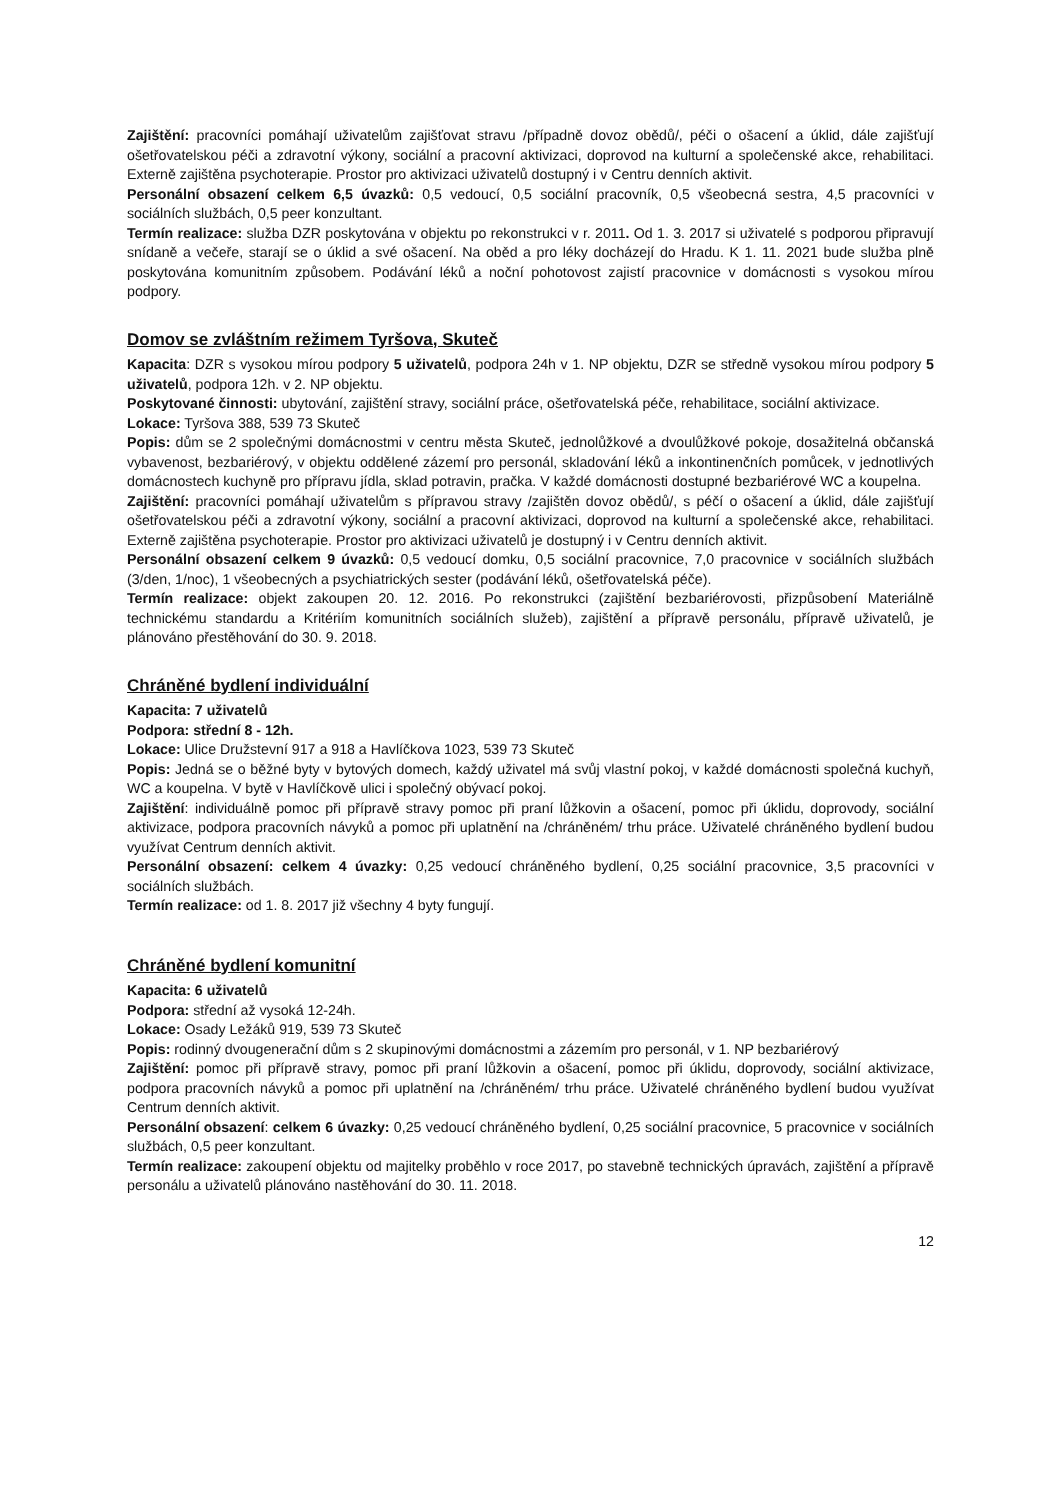Zajištění: pracovníci pomáhají uživatelům zajišťovat stravu /případně dovoz obědů/, péči o ošacení a úklid, dále zajišťují ošetřovatelskou péči a zdravotní výkony, sociální a pracovní aktivizaci, doprovod na kulturní a společenské akce, rehabilitaci. Externě zajištěna psychoterapie. Prostor pro aktivizaci uživatelů dostupný i v Centru denních aktivit.
Personální obsazení celkem 6,5 úvazků: 0,5 vedoucí, 0,5 sociální pracovník, 0,5 všeobecná sestra, 4,5 pracovníci v sociálních službách, 0,5 peer konzultant.
Termín realizace: služba DZR poskytována v objektu po rekonstrukci v r. 2011. Od 1. 3. 2017 si uživatelé s podporou připravují snídaně a večeře, starají se o úklid a své ošacení. Na oběd a pro léky docházejí do Hradu. K 1. 11. 2021 bude služba plně poskytována komunitním způsobem. Podávání léků a noční pohotovost zajistí pracovnice v domácnosti s vysokou mírou podpory.
Domov se zvláštním režimem Tyršova, Skuteč
Kapacita: DZR s vysokou mírou podpory 5 uživatelů, podpora 24h v 1. NP objektu, DZR se středně vysokou mírou podpory 5 uživatelů, podpora 12h. v 2. NP objektu.
Poskytované činnosti: ubytování, zajištění stravy, sociální práce, ošetřovatelská péče, rehabilitace, sociální aktivizace.
Lokace: Tyršova 388, 539 73 Skuteč
Popis: dům se 2 společnými domácnostmi v centru města Skuteč, jednolůžkové a dvoulůžkové pokoje, dosažitelná občanská vybavenost, bezbariérový, v objektu oddělené zázemí pro personál, skladování léků a inkontinenčních pomůcek, v jednotlivých domácnostech kuchyně pro přípravu jídla, sklad potravin, pračka. V každé domácnosti dostupné bezbariérové WC a koupelna.
Zajištění: pracovníci pomáhají uživatelům s přípravou stravy /zajištěn dovoz obědů/, s péčí o ošacení a úklid, dále zajišťují ošetřovatelskou péči a zdravotní výkony, sociální a pracovní aktivizaci, doprovod na kulturní a společenské akce, rehabilitaci. Externě zajištěna psychoterapie. Prostor pro aktivizaci uživatelů je dostupný i v Centru denních aktivit.
Personální obsazení celkem 9 úvazků: 0,5 vedoucí domku, 0,5 sociální pracovnice, 7,0 pracovnice v sociálních službách (3/den, 1/noc), 1 všeobecných a psychiatrických sester (podávání léků, ošetřovatelská péče).
Termín realizace: objekt zakoupen 20. 12. 2016. Po rekonstrukci (zajištění bezbariérovosti, přizpůsobení Materiálně technickému standardu a Kritériím komunitních sociálních služeb), zajištění a přípravě personálu, přípravě uživatelů, je plánováno přestěhování do 30. 9. 2018.
Chráněné bydlení individuální
Kapacita: 7 uživatelů
Podpora: střední 8 - 12h.
Lokace: Ulice Družstevní 917 a 918 a Havlíčkova 1023, 539 73 Skuteč
Popis: Jedná se o běžné byty v bytových domech, každý uživatel má svůj vlastní pokoj, v každé domácnosti společná kuchyň, WC a koupelna. V bytě v Havlíčkově ulici i společný obývací pokoj.
Zajištění: individuálně pomoc při přípravě stravy pomoc při praní lůžkovin a ošacení, pomoc při úklidu, doprovody, sociální aktivizace, podpora pracovních návyků a pomoc při uplatnění na /chráněném/ trhu práce. Uživatelé chráněného bydlení budou využívat Centrum denních aktivit.
Personální obsazení: celkem 4 úvazky: 0,25 vedoucí chráněného bydlení, 0,25 sociální pracovnice, 3,5 pracovníci v sociálních službách.
Termín realizace: od 1. 8. 2017 již všechny 4 byty fungují.
Chráněné bydlení komunitní
Kapacita: 6 uživatelů
Podpora: střední až vysoká 12-24h.
Lokace: Osady Ležáků 919, 539 73 Skuteč
Popis: rodinný dvougenerační dům s 2 skupinovými domácnostmi a zázemím pro personál, v 1. NP bezbariérový
Zajištění: pomoc při přípravě stravy, pomoc při praní lůžkovin a ošacení, pomoc při úklidu, doprovody, sociální aktivizace, podpora pracovních návyků a pomoc při uplatnění na /chráněném/ trhu práce. Uživatelé chráněného bydlení budou využívat Centrum denních aktivit.
Personální obsazení: celkem 6 úvazky: 0,25 vedoucí chráněného bydlení, 0,25 sociální pracovnice, 5 pracovnice v sociálních službách, 0,5 peer konzultant.
Termín realizace: zakoupení objektu od majitelky proběhlo v roce 2017, po stavebně technických úpravách, zajištění a přípravě personálu a uživatelů plánováno nastěhování do 30. 11. 2018.
12